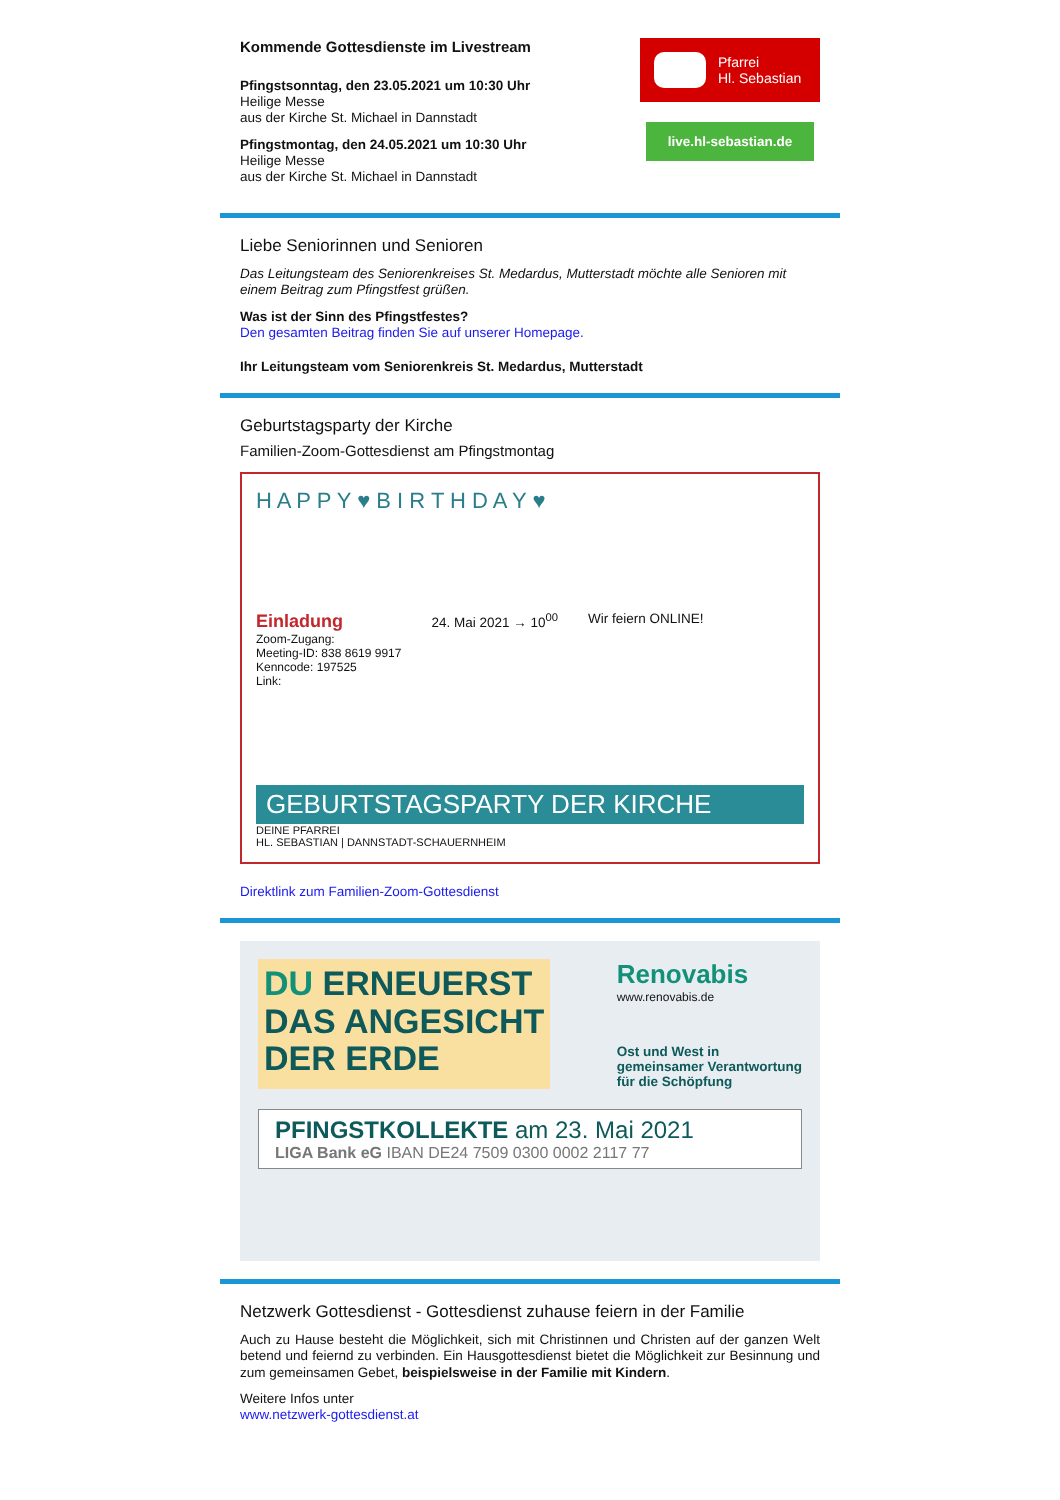Kommende Gottesdienste im Livestream
Pfingstsonntag, den 23.05.2021 um 10:30 Uhr
Heilige Messe
aus der Kirche St. Michael in Dannstadt
Pfingstmontag, den 24.05.2021 um 10:30 Uhr
Heilige Messe
aus der Kirche St. Michael in Dannstadt
Pfarrei
Hl. Sebastian
live.hl-sebastian.de
Liebe Seniorinnen und Senioren
Das Leitungsteam des Seniorenkreises St. Medardus, Mutterstadt möchte alle Senioren mit einem Beitrag zum Pfingstfest grüßen.
Was ist der Sinn des Pfingstfestes?
Den gesamten Beitrag finden Sie auf unserer Homepage.
Ihr Leitungsteam vom Seniorenkreis St. Medardus, Mutterstadt
Geburtstagsparty der Kirche
Familien-Zoom-Gottesdienst am Pfingstmontag
H A P P Y ♥ B I R T H D A Y ♥
Einladung
Zoom-Zugang:
Meeting-ID: 838 8619 9917
Kenncode: 197525
Link:
24. Mai 2021 → 10<sup>00</sup> Wir feiern ONLINE!
GEBURTSTAGSPARTY DER KIRCHE
DEINE PFARREI
HL. SEBASTIAN | DANNSTADT-SCHAUERNHEIM
Direktlink zum Familien-Zoom-Gottesdienst
DU ERNEUERST
DAS ANGESICHT
DER ERDE
Renovabis
www.renovabis.de
Ost und West in
gemeinsamer Verantwortung
für die Schöpfung
PFINGSTKOLLEKTE am 23. Mai 2021
LIGA Bank eG IBAN DE24 7509 0300 0002 2117 77
Netzwerk Gottesdienst - Gottesdienst zuhause feiern in der Familie
Auch zu Hause besteht die Möglichkeit, sich mit Christinnen und Christen auf der ganzen Welt betend und feiernd zu verbinden. Ein Hausgottesdienst bietet die Möglichkeit zur Besinnung und zum gemeinsamen Gebet, beispielsweise in der Familie mit Kindern.
Weitere Infos unter
www.netzwerk-gottesdienst.at